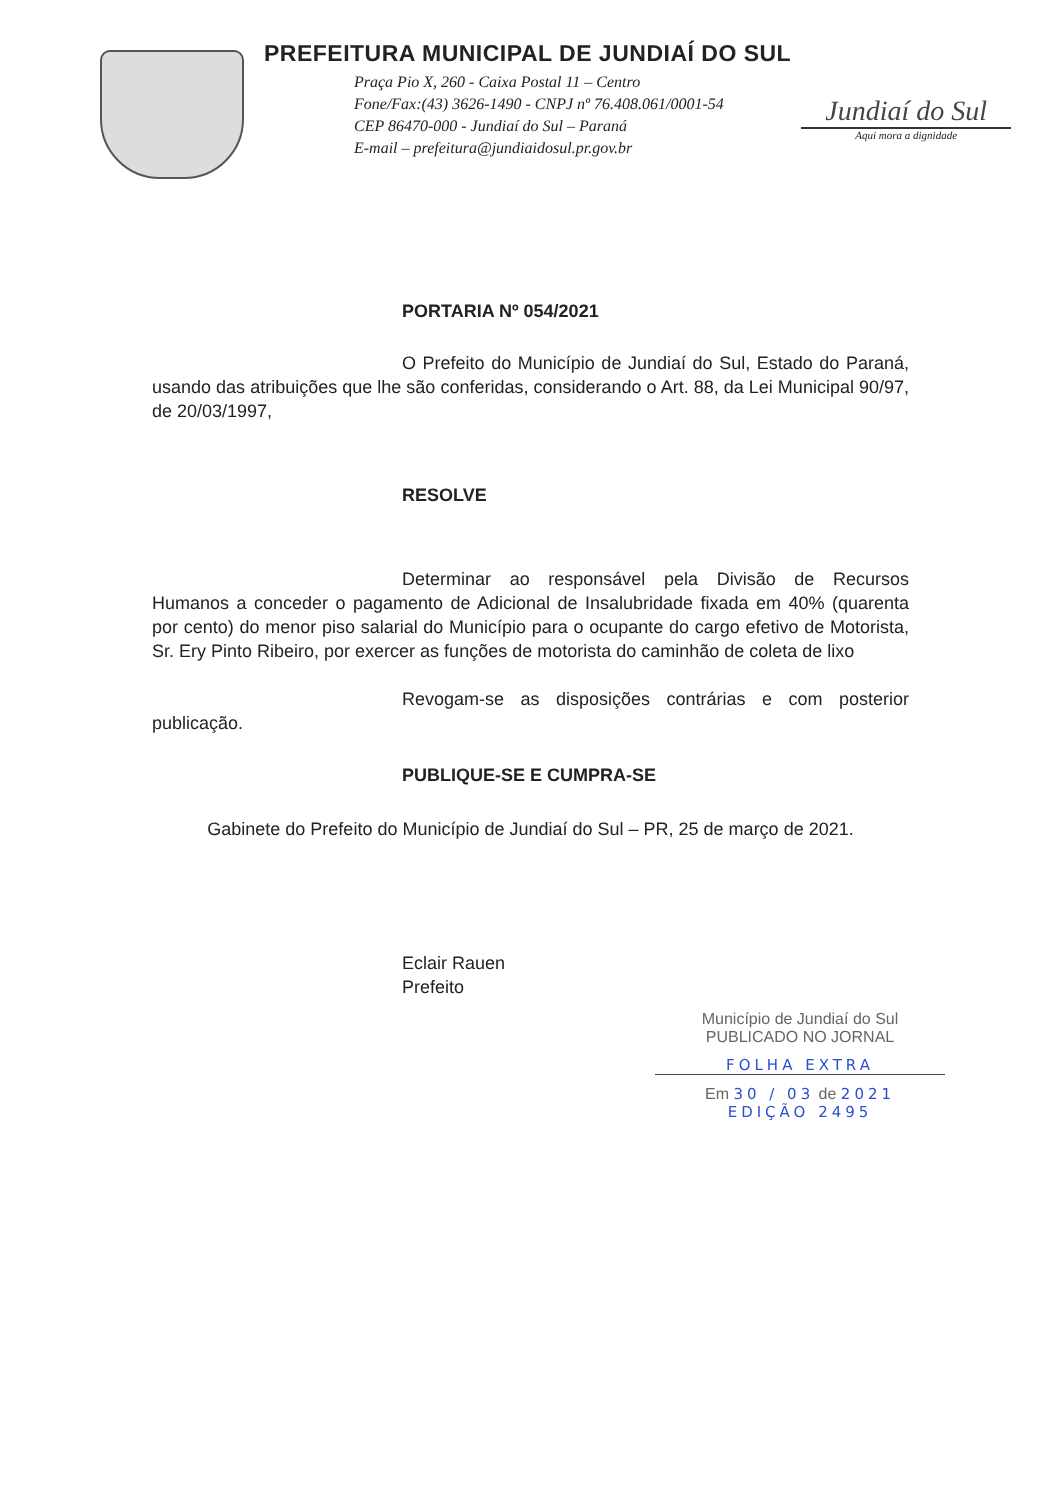PREFEITURA MUNICIPAL DE JUNDIAÍ DO SUL
Praça Pio X, 260 - Caixa Postal 11 – Centro
Fone/Fax:(43) 3626-1490 - CNPJ nº 76.408.061/0001-54
CEP 86470-000 - Jundiaí do Sul – Paraná
E-mail – prefeitura@jundiaidosul.pr.gov.br
Jundiaí do Sul
Aqui mora a dignidade
PORTARIA Nº 054/2021
O Prefeito do Município de Jundiaí do Sul, Estado do Paraná, usando das atribuições que lhe são conferidas, considerando o Art. 88, da Lei Municipal 90/97, de 20/03/1997,
RESOLVE
Determinar ao responsável pela Divisão de Recursos Humanos a conceder o pagamento de Adicional de Insalubridade fixada em 40% (quarenta por cento) do menor piso salarial do Município para o ocupante do cargo efetivo de Motorista, Sr. Ery Pinto Ribeiro, por exercer as funções de motorista do caminhão de coleta de lixo
Revogam-se as disposições contrárias e com posterior publicação.
PUBLIQUE-SE E CUMPRA-SE
Gabinete do Prefeito do Município de Jundiaí do Sul – PR, 25 de março de 2021.
Eclair Rauen
Prefeito
Município de Jundiaí do Sul
PUBLICADO NO JORNAL
FOLHA EXTRA
Em 30 / 03 de 2021
EDIÇÃO 2495